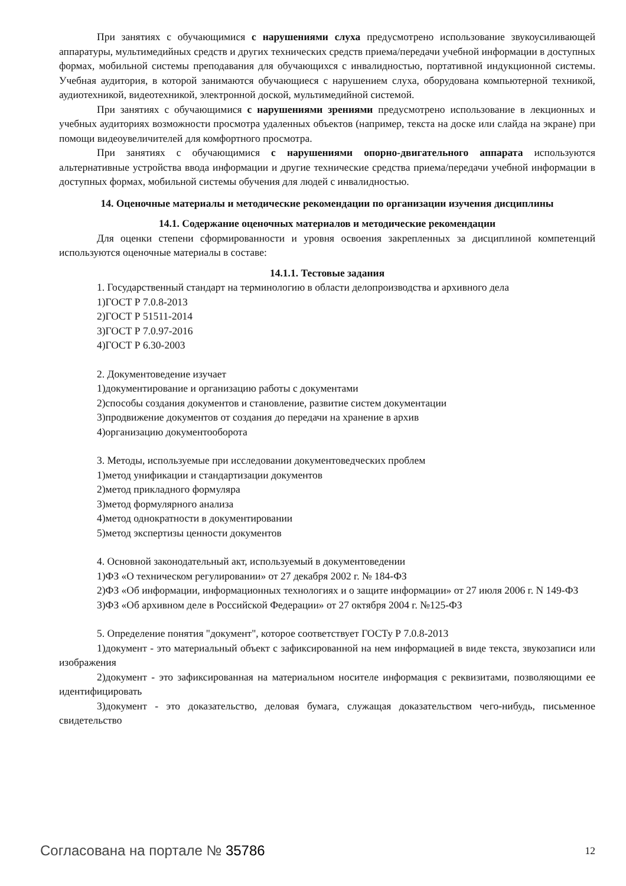При занятиях с обучающимися с нарушениями слуха предусмотрено использование звукоусиливающей аппаратуры, мультимедийных средств и других технических средств приема/передачи учебной информации в доступных формах, мобильной системы преподавания для обучающихся с инвалидностью, портативной индукционной системы. Учебная аудитория, в которой занимаются обучающиеся с нарушением слуха, оборудована компьютерной техникой, аудиотехникой, видеотехникой, электронной доской, мультимедийной системой.
При занятиях с обучающимися с нарушениями зрениями предусмотрено использование в лекционных и учебных аудиториях возможности просмотра удаленных объектов (например, текста на доске или слайда на экране) при помощи видеоувеличителей для комфортного просмотра.
При занятиях с обучающимися с нарушениями опорно-двигательного аппарата используются альтернативные устройства ввода информации и другие технические средства приема/передачи учебной информации в доступных формах, мобильной системы обучения для людей с инвалидностью.
14. Оценочные материалы и методические рекомендации по организации изучения дисциплины
14.1. Содержание оценочных материалов и методические рекомендации
Для оценки степени сформированности и уровня освоения закрепленных за дисциплиной компетенций используются оценочные материалы в составе:
14.1.1. Тестовые задания
1. Государственный стандарт на терминологию в области делопроизводства и архивного дела
1)ГОСТ Р 7.0.8-2013
2)ГОСТ Р 51511-2014
3)ГОСТ Р 7.0.97-2016
4)ГОСТ Р 6.30-2003
2. Документоведение изучает
1)документирование и организацию работы с документами
2)способы создания документов и становление, развитие систем документации
3)продвижение документов от создания до передачи на хранение в архив
4)организацию документооборота
3. Методы, используемые при исследовании документоведческих проблем
1)метод унификации и стандартизации документов
2)метод прикладного формуляра
3)метод формулярного анализа
4)метод однократности в документировании
5)метод экспертизы ценности документов
4. Основной законодательный акт, используемый в документоведении
1)ФЗ «О техническом регулировании» от 27 декабря 2002 г. № 184-ФЗ
2)ФЗ «Об информации, информационных технологиях и о защите информации» от 27 июля 2006 г. N 149-ФЗ
3)ФЗ «Об архивном деле в Российской Федерации» от 27 октября 2004 г. №125-ФЗ
5. Определение понятия "документ", которое соответствует ГОСТу Р 7.0.8-2013
1)документ - это материальный объект с зафиксированной на нем информацией в виде текста, звукозаписи или изображения
2)документ - это зафиксированная на материальном носителе информация с реквизитами, позволяющими ее идентифицировать
3)документ - это доказательство, деловая бумага, служащая доказательством чего-нибудь, письменное свидетельство
Согласована на портале № 35786 12